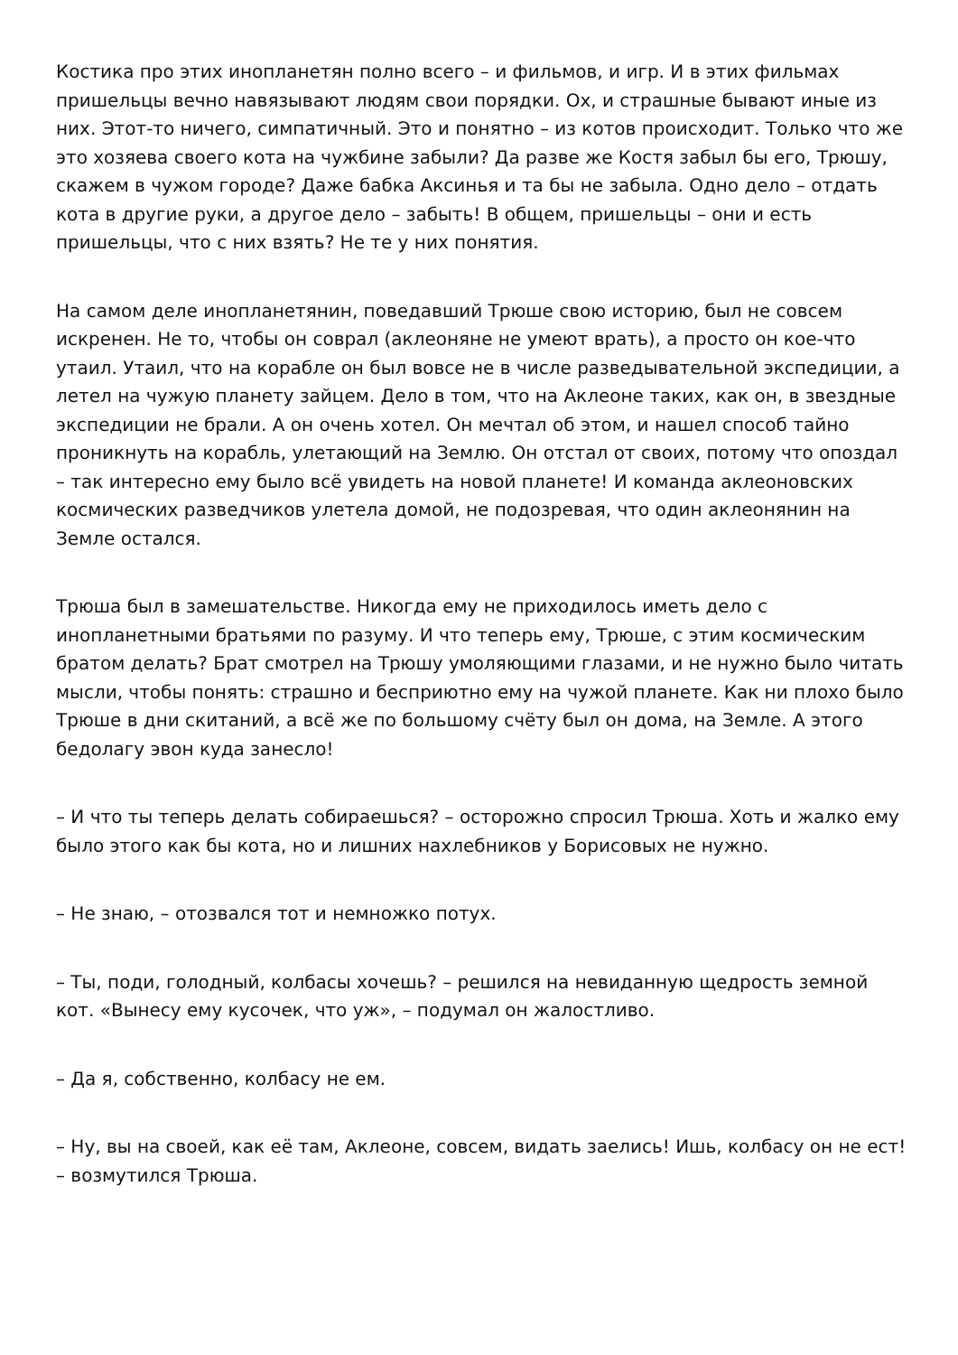Костика про этих инопланетян полно всего – и фильмов, и игр. И в этих фильмах пришельцы вечно навязывают людям свои порядки. Ох, и страшные бывают иные из них. Этот-то ничего, симпатичный. Это и понятно – из котов происходит. Только что же это хозяева своего кота на чужбине забыли? Да разве же Костя забыл бы его, Трюшу, скажем в чужом городе? Даже бабка Аксинья и та бы не забыла. Одно дело – отдать кота в другие руки, а другое дело – забыть! В общем, пришельцы – они и есть пришельцы, что с них взять? Не те у них понятия.
На самом деле инопланетянин, поведавший Трюше свою историю, был не совсем искренен. Не то, чтобы он соврал (аклеоняне не умеют врать), а просто он кое-что утаил. Утаил, что на корабле он был вовсе не в числе разведывательной экспедиции, а летел на чужую планету зайцем. Дело в том, что на Аклеоне таких, как он, в звездные экспедиции не брали. А он очень хотел. Он мечтал об этом, и нашел способ тайно проникнуть на корабль, улетающий на Землю. Он отстал от своих, потому что опоздал – так интересно ему было всё увидеть на новой планете! И команда аклеоновских космических разведчиков улетела домой, не подозревая, что один аклеонянин на Земле остался.
Трюша был в замешательстве. Никогда ему не приходилось иметь дело с инопланетными братьями по разуму. И что теперь ему, Трюше, с этим космическим братом делать? Брат смотрел на Трюшу умоляющими глазами, и не нужно было читать мысли, чтобы понять: страшно и бесприютно ему на чужой планете. Как ни плохо было Трюше в дни скитаний, а всё же по большому счёту был он дома, на Земле. А этого бедолагу эвон куда занесло!
– И что ты теперь делать собираешься? – осторожно спросил Трюша. Хоть и жалко ему было этого как бы кота, но и лишних нахлебников у Борисовых не нужно.
– Не знаю, – отозвался тот и немножко потух.
– Ты, поди, голодный, колбасы хочешь? – решился на невиданную щедрость земной кот. «Вынесу ему кусочек, что уж», – подумал он жалостливо.
– Да я, собственно, колбасу не ем.
– Ну, вы на своей, как её там, Аклеоне, совсем, видать заелись! Ишь, колбасу он не ест! – возмутился Трюша.